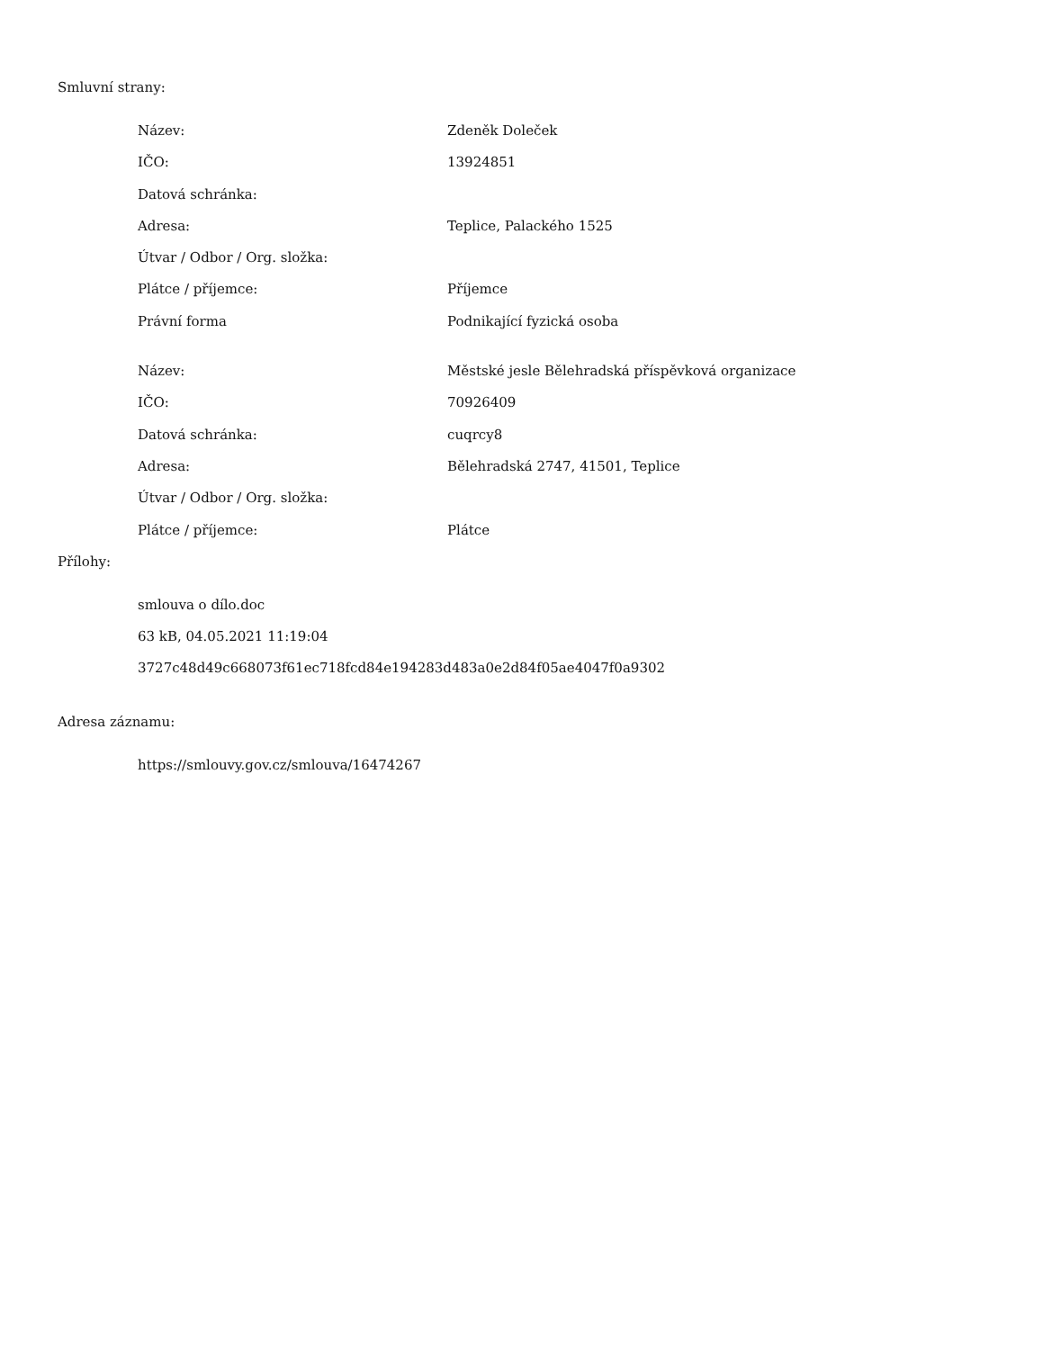Smluvní strany:
| Název: | Zdeněk Doleček |
| IČO: | 13924851 |
| Datová schránka: | |
| Adresa: | Teplice, Palackého 1525 |
| Útvar / Odbor / Org. složka: | |
| Plátce / příjemce: | Příjemce |
| Právní forma | Podnikající fyzická osoba |
| Název: | Městské jesle Bělehradská příspěvková organizace |
| IČO: | 70926409 |
| Datová schránka: | cuqrcy8 |
| Adresa: | Bělehradská 2747, 41501, Teplice |
| Útvar / Odbor / Org. složka: | |
| Plátce / příjemce: | Plátce |
Přílohy:
smlouva o dílo.doc
63 kB, 04.05.2021 11:19:04
3727c48d49c668073f61ec718fcd84e194283d483a0e2d84f05ae4047f0a9302
Adresa záznamu:
https://smlouvy.gov.cz/smlouva/16474267